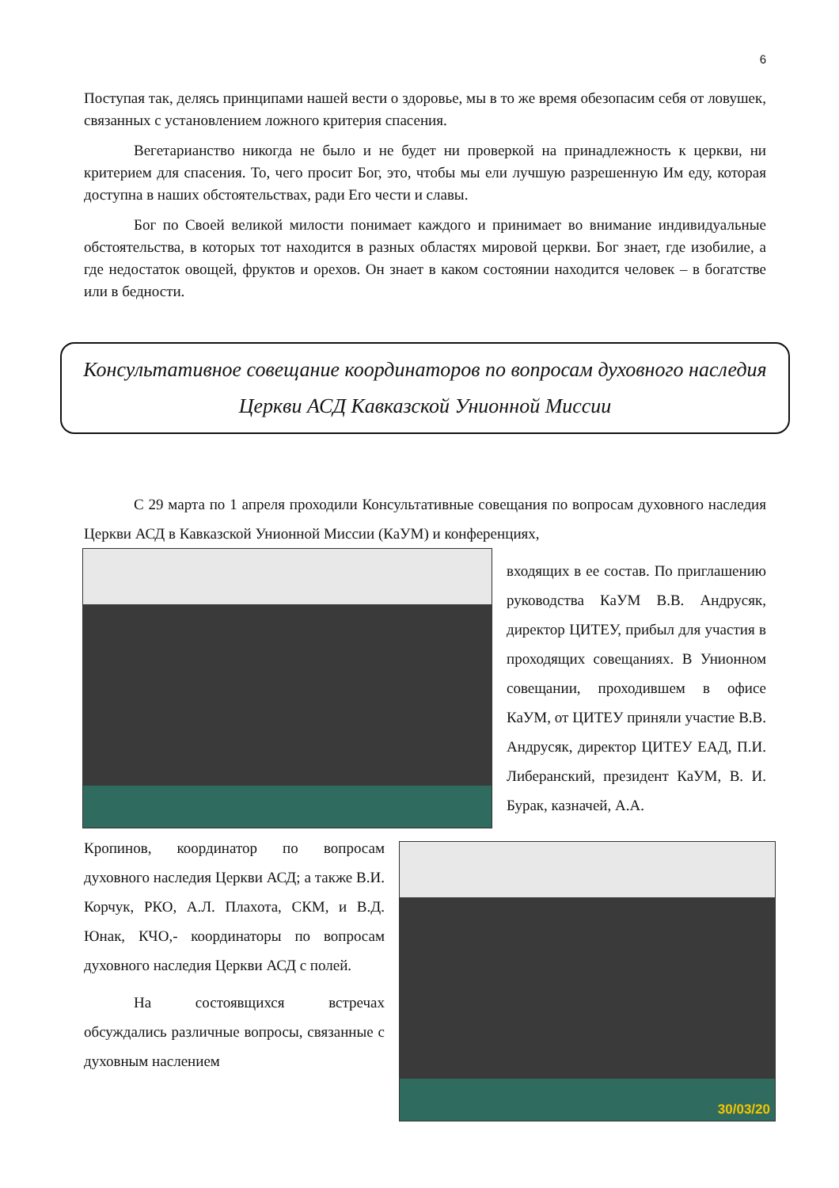6
Поступая так, делясь принципами нашей вести о здоровье, мы в то же время обезопасим себя от ловушек, связанных с установлением ложного критерия спасения.
Вегетарианство никогда не было и не будет ни проверкой на принадлежность к церкви, ни критерием для спасения. То, чего просит Бог, это, чтобы мы ели лучшую разрешенную Им еду, которая доступна в наших обстоятельствах, ради Его чести и славы.
Бог по Своей великой милости понимает каждого и принимает во внимание индивидуальные обстоятельства, в которых тот находится в разных областях мировой церкви. Бог знает, где изобилие, а где недостаток овощей, фруктов и орехов. Он знает в каком состоянии находится человек – в богатстве или в бедности.
Консультативное совещание координаторов по вопросам духовного наследия Церкви АСД Кавказской Унионной Миссии
С 29 марта по 1 апреля проходили Консультативные совещания по вопросам духовного наследия Церкви АСД в Кавказской Унионной Миссии (КаУМ) и конференциях,
входящих в ее состав. По приглашению руководства КаУМ В.В. Андрусяк, директор ЦИТЕУ, прибыл для участия в проходящих совещаниях. В Унионном совещании, проходившем в офисе КаУМ, от ЦИТЕУ приняли участие В.В. Андрусяк, директор ЦИТЕУ ЕАД, П.И. Либеранский, президент КаУМ, В. И. Бурак, казначей, А.А.
30/03/20
Кропинов, координатор по вопросам духовного наследия Церкви АСД; а также В.И. Корчук, РКО, А.Л. Плахота, СКМ, и В.Д. Юнак, КЧО,- координаторы по вопросам духовного наследия Церкви АСД с полей.
На состоявщихся встречах обсуждались различные вопросы, связанные с духовным наслением